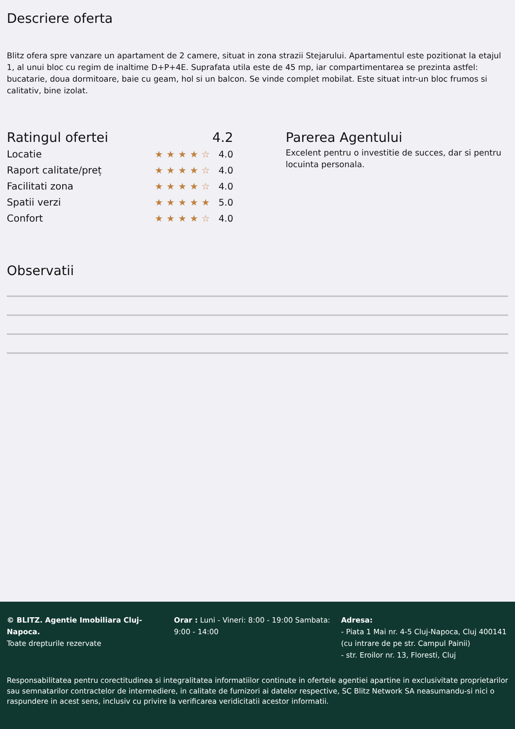Descriere oferta
Blitz ofera spre vanzare un apartament de 2 camere, situat in zona strazii Stejarului. Apartamentul este pozitionat la etajul 1, al unui bloc cu regim de inaltime D+P+4E. Suprafata utila este de 45 mp, iar compartimentarea se prezinta astfel: bucatarie, doua dormitoare, baie cu geam, hol si un balcon. Se vinde complet mobilat. Este situat intr-un bloc frumos si calitativ, bine izolat.
Ratingul ofertei 4.2
Locatie ★★★★☆ 4.0
Raport calitate/preț ★★★★☆ 4.0
Facilitati zona ★★★★☆ 4.0
Spatii verzi ★★★★★ 5.0
Confort ★★★★☆ 4.0
Parerea Agentului
Excelent pentru o investitie de succes, dar si pentru locuinta personala.
Observatii
© BLITZ. Agentie Imobiliara Cluj-Napoca.
Toate drepturile rezervate
Orar : Luni - Vineri: 8:00 - 19:00 Sambata: 9:00 - 14:00
Adresa:
- Piata 1 Mai nr. 4-5 Cluj-Napoca, Cluj 400141 (cu intrare de pe str. Campul Painii)
- str. Eroilor nr. 13, Floresti, Cluj
Responsabilitatea pentru corectitudinea si integralitatea informatiilor continute in ofertele agentiei apartine in exclusivitate proprietarilor sau semnatarilor contractelor de intermediere, in calitate de furnizori ai datelor respective, SC Blitz Network SA neasumandu-si nici o raspundere in acest sens, inclusiv cu privire la verificarea veridicitatii acestor informatii.